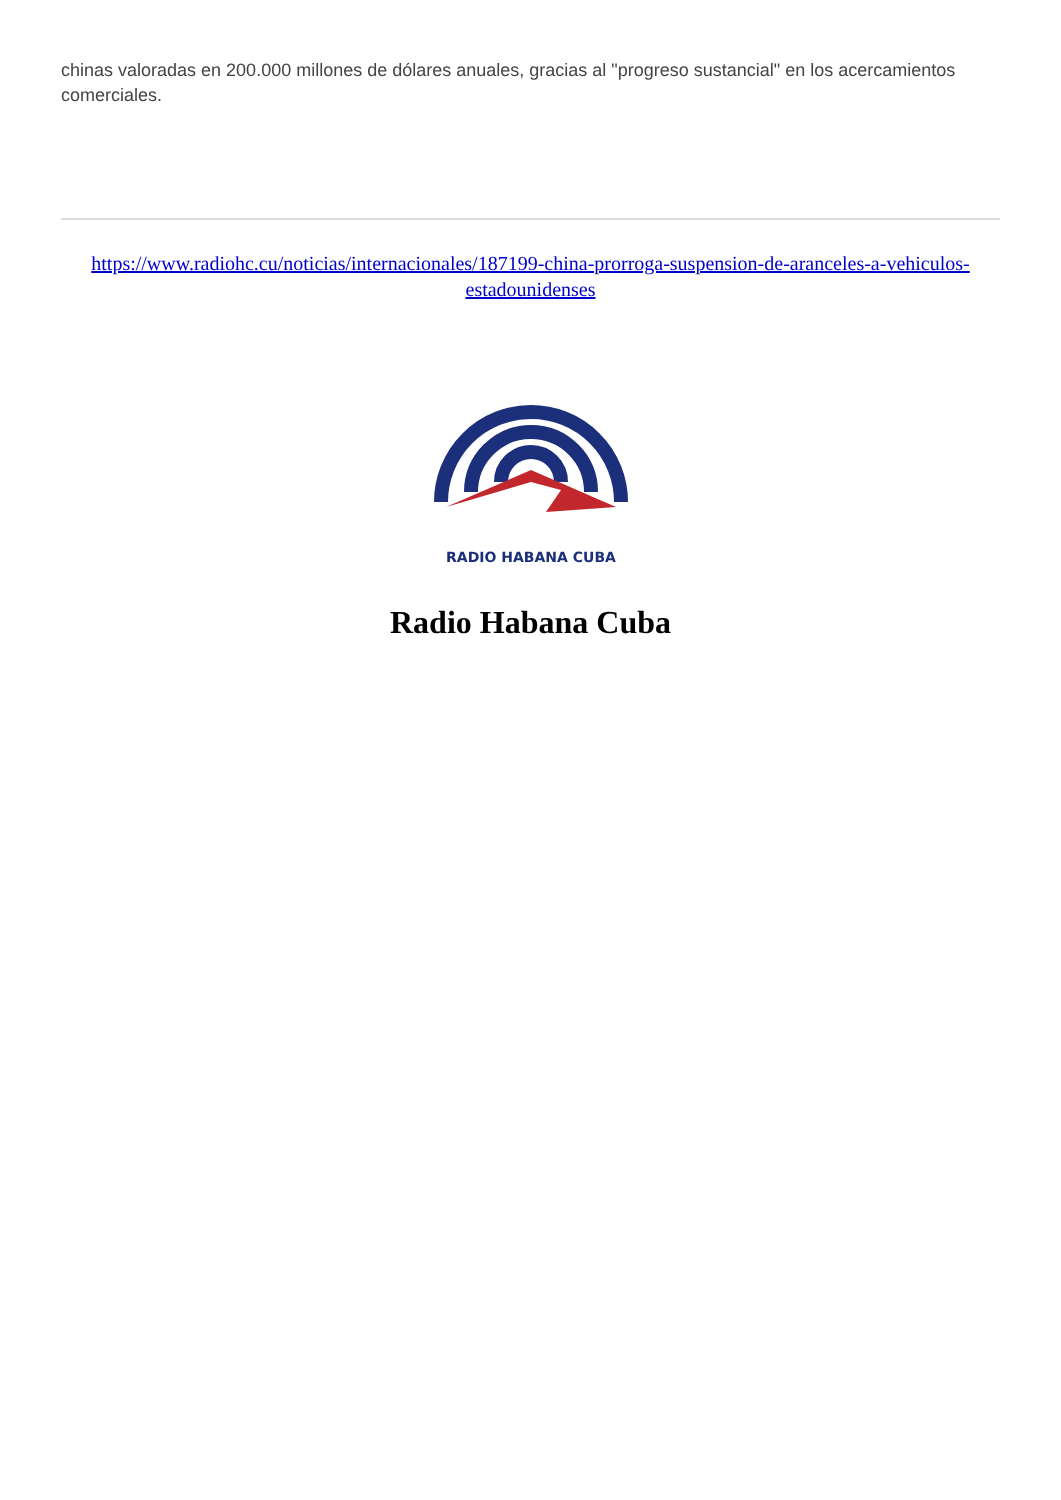chinas valoradas en 200.000 millones de dólares anuales, gracias al "progreso sustancial" en los acercamientos comerciales.
https://www.radiohc.cu/noticias/internacionales/187199-china-prorroga-suspension-de-aranceles-a-vehiculos-estadounidenses
RADIO HABANA CUBA
Radio Habana Cuba